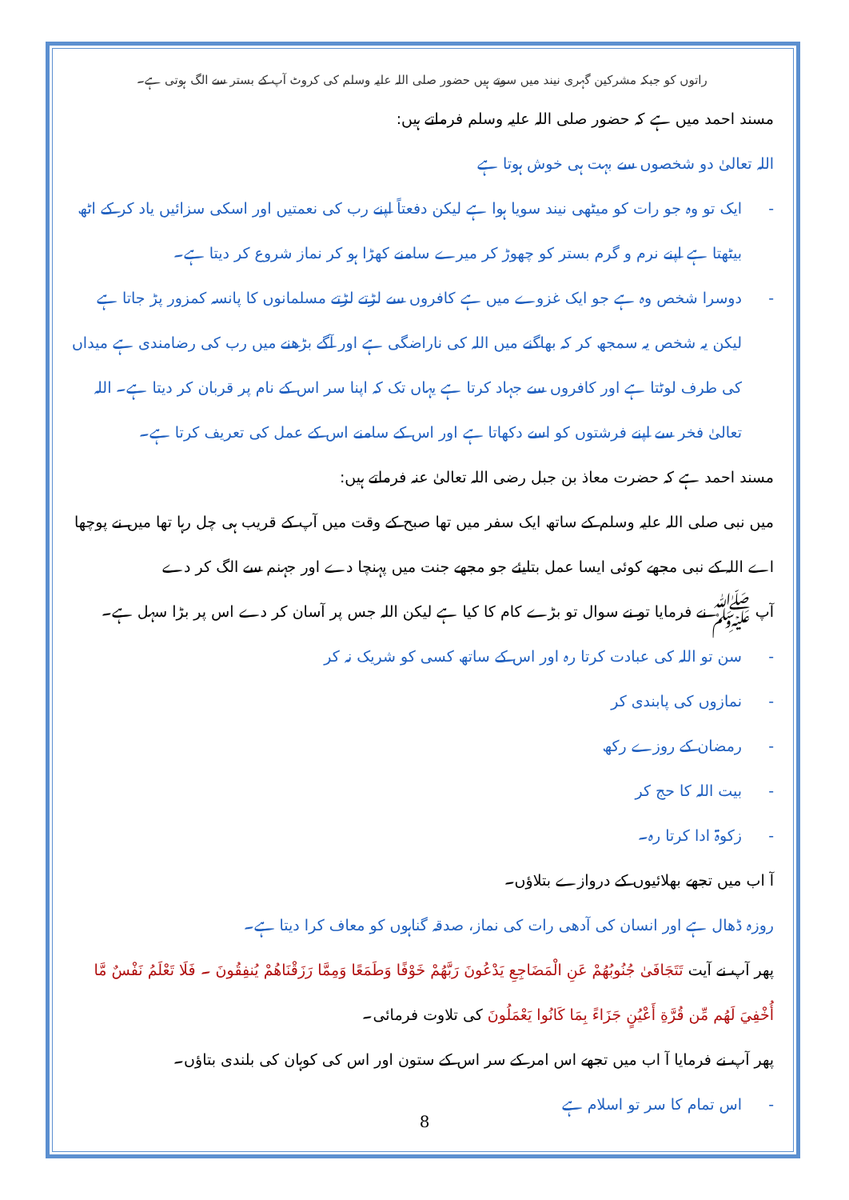راتوں کو جبکہ مشرکین گہری نیند میں سوتے ہیں حضور صلی اللہ علیہ وسلم کی کروٹ آپ کے بستر سے الگ ہوتی ہے۔
مسند احمد میں ہے کہ حضور صلی اللہ علیہ وسلم فرماتے ہیں:
اللہ تعالیٰ دو شخصوں سے بہت ہی خوش ہوتا ہے
- ایک تو وہ جو رات کو میٹھی نیند سویا ہوا ہے لیکن دفعتاً اپنے رب کی نعمتیں اور اسکی سزائیں یاد کر کے اٹھ بیٹھتا ہے اپنے نرم و گرم بستر کو چھوڑ کر میرے سامنے کھڑا ہو کر نماز شروع کر دیتا ہے۔
- دوسرا شخص وہ ہے جو ایک غزوے میں ہے کافروں سے لڑتے لڑتے مسلمانوں کا پانسہ کمزور پڑ جاتا ہے لیکن یہ شخص یہ سمجھ کر کہ بھاگنے میں اللہ کی ناراضگی ہے اور آگے بڑھنے میں رب کی رضامندی ہے میداں کی طرف لوٹتا ہے اور کافروں سے جہاد کرتا ہے یہاں تک کہ اپنا سر اس کے نام پر قربان کر دیتا ہے۔ اللہ تعالیٰ فخر سے اپنے فرشتوں کو اسے دکھاتا ہے اور اس کے سامنے اس کے عمل کی تعریف کرتا ہے۔
مسند احمد ہے کہ حضرت معاذ بن جبل رضی اللہ تعالیٰ عنہ فرماتے ہیں:
میں نبی صلی اللہ علیہ وسلم کے ساتھ ایک سفر میں تھا صبح کے وقت میں آپ کے قریب ہی چل رہا تھا میں نے پوچھا اے اللہ کے نبی مجھے کوئی ایسا عمل بتایئے جو مجھے جنت میں پہنچا دے اور جہنم سے الگ کر دے
آپ ﷺ نے فرمایا تو نے سوال تو بڑے کام کا کیا ہے لیکن اللہ جس پر آسان کر دے اس پر بڑا سہل ہے۔
- سن تو اللہ کی عبادت کرتا رہ اور اس کے ساتھ کسی کو شریک نہ کر
- نمازوں کی پابندی کر
- رمضان کے روزے رکھ
- بیت اللہ کا حج کر
- زکوۃ ادا کرتا رہ۔
آ اب میں تجھے بھلائیوں کے دروازے بتلاؤں۔
روزہ ڈھال ہے اور انسان کی آدھی رات کی نماز، صدقہ گناہوں کو معاف کرا دیتا ہے۔
پھر آپ نے آیت تَتَجَافَىٰ جُنُوبُهُمْ عَنِ الْمَضَاجِعِ يَدْعُونَ رَبَّهُمْ خَوْفًا وَطَمَعًا وَمِمَّا رَزَقْنَاهُمْ يُنفِقُونَ ۔ فَلَا تَعْلَمُ نَفْسٌ مَّا أُخْفِيَ لَهُم مِّن قُرَّةِ أَعْيُنٍ جَزَاءً بِمَا كَانُوا يَعْمَلُونَ کی تلاوت فرمائی۔
پھر آپ نے فرمایا آ اب میں تجھے اس امر کے سر اس کے ستون اور اس کی کوہان کی بلندی بتاؤں۔
- اس تمام کا سر تو اسلام ہے
8